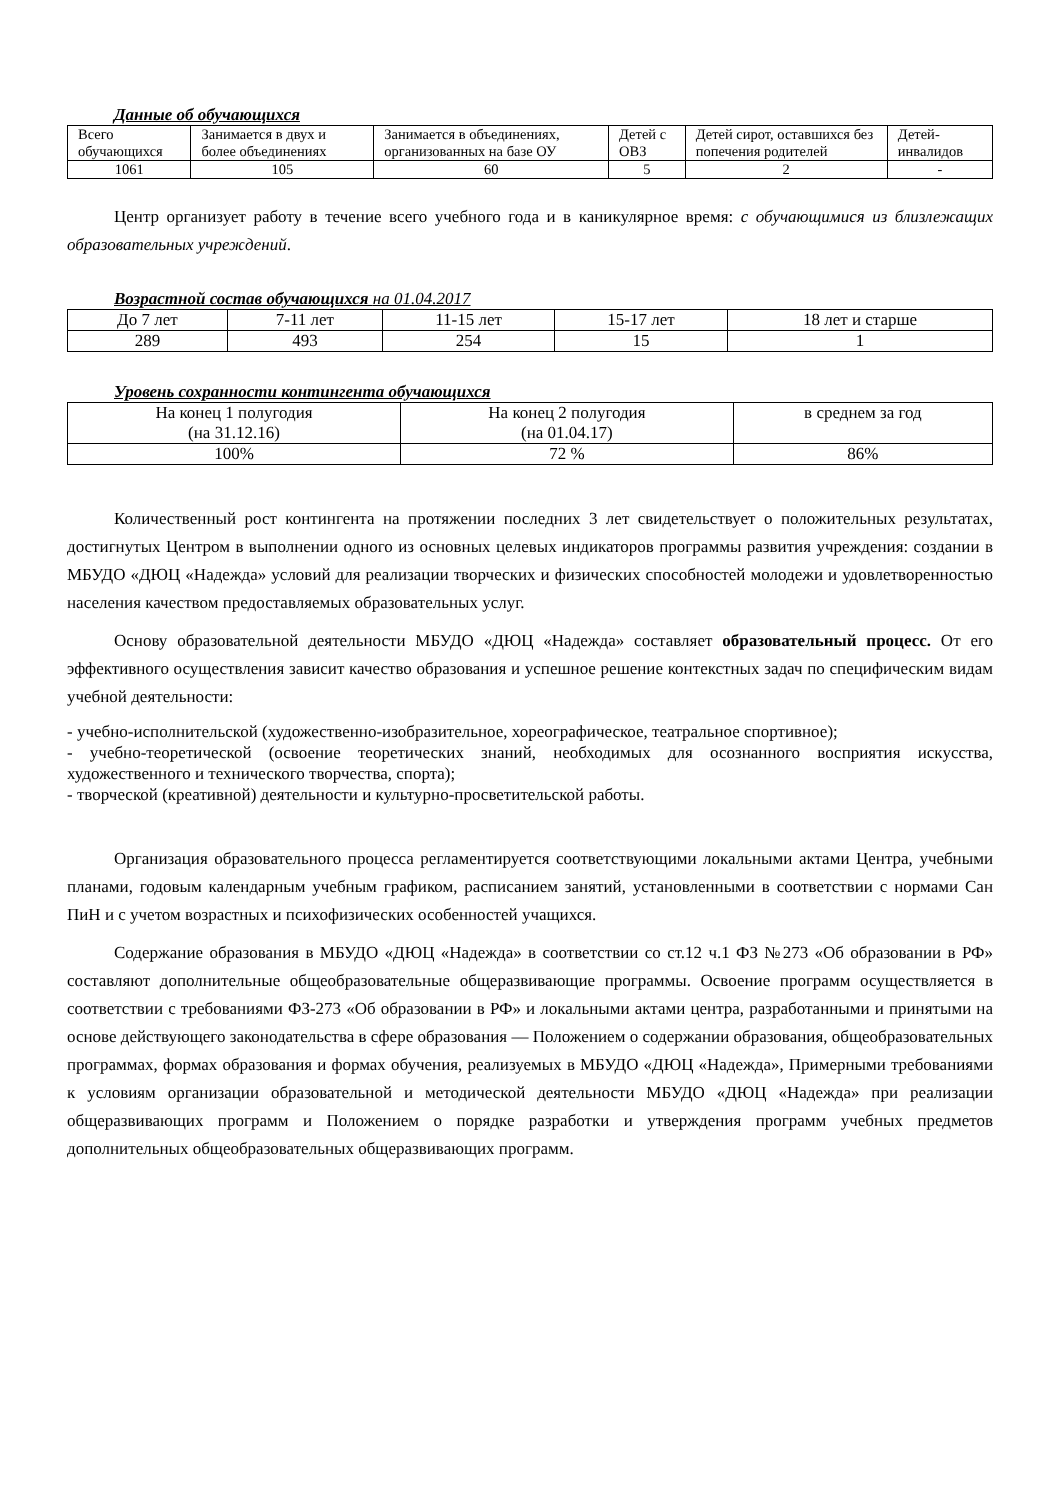Данные об обучающихся
| Всего обучающихся | Занимается в двух и более объединениях | Занимается в объединениях, организованных на базе ОУ | Детей с ОВЗ | Детей сирот, оставшихся без попечения родителей | Детей-инвалидов |
| 1061 | 105 | 60 | 5 | 2 | - |
Центр организует работу в течение всего учебного года и в каникулярное время: с обучающимися из близлежащих образовательных учреждений.
Возрастной состав обучающихся на 01.04.2017
| До 7 лет | 7-11 лет | 11-15 лет | 15-17 лет | 18 лет и старше |
| 289 | 493 | 254 | 15 | 1 |
Уровень сохранности контингента обучающихся
| На конец 1 полугодия (на 31.12.16) | На конец 2 полугодия (на 01.04.17) | в среднем за год |
| 100% | 72 % | 86% |
Количественный рост контингента на протяжении последних 3 лет свидетельствует о положительных результатах, достигнутых Центром в выполнении одного из основных целевых индикаторов программы развития учреждения: создании в МБУДО «ДЮЦ «Надежда» условий для реализации творческих и физических способностей молодежи и удовлетворенностью населения качеством предоставляемых образовательных услуг.
Основу образовательной деятельности МБУДО «ДЮЦ «Надежда» составляет образовательный процесс. От его эффективного осуществления зависит качество образования и успешное решение контекстных задач по специфическим видам учебной деятельности:
- учебно-исполнительской (художественно-изобразительное, хореографическое, театральное спортивное);
- учебно-теоретической (освоение теоретических знаний, необходимых для осознанного восприятия искусства, художественного и технического творчества, спорта);
- творческой (креативной) деятельности и культурно-просветительской работы.
Организация образовательного процесса регламентируется соответствующими локальными актами Центра, учебными планами, годовым календарным учебным графиком, расписанием занятий, установленными в соответствии с нормами Сан ПиН и с учетом возрастных и психофизических особенностей учащихся.
Содержание образования в МБУДО «ДЮЦ «Надежда» в соответствии со ст.12 ч.1 ФЗ №273 «Об образовании в РФ» составляют дополнительные общеобразовательные общеразвивающие программы. Освоение программ осуществляется в соответствии с требованиями ФЗ-273 «Об образовании в РФ» и локальными актами центра, разработанными и принятыми на основе действующего законодательства в сфере образования — Положением о содержании образования, общеобразовательных программах, формах образования и формах обучения, реализуемых в МБУДО «ДЮЦ «Надежда», Примерными требованиями к условиям организации образовательной и методической деятельности МБУДО «ДЮЦ «Надежда» при реализации общеразвивающих программ и Положением о порядке разработки и утверждения программ учебных предметов дополнительных общеобразовательных общеразвивающих программ.